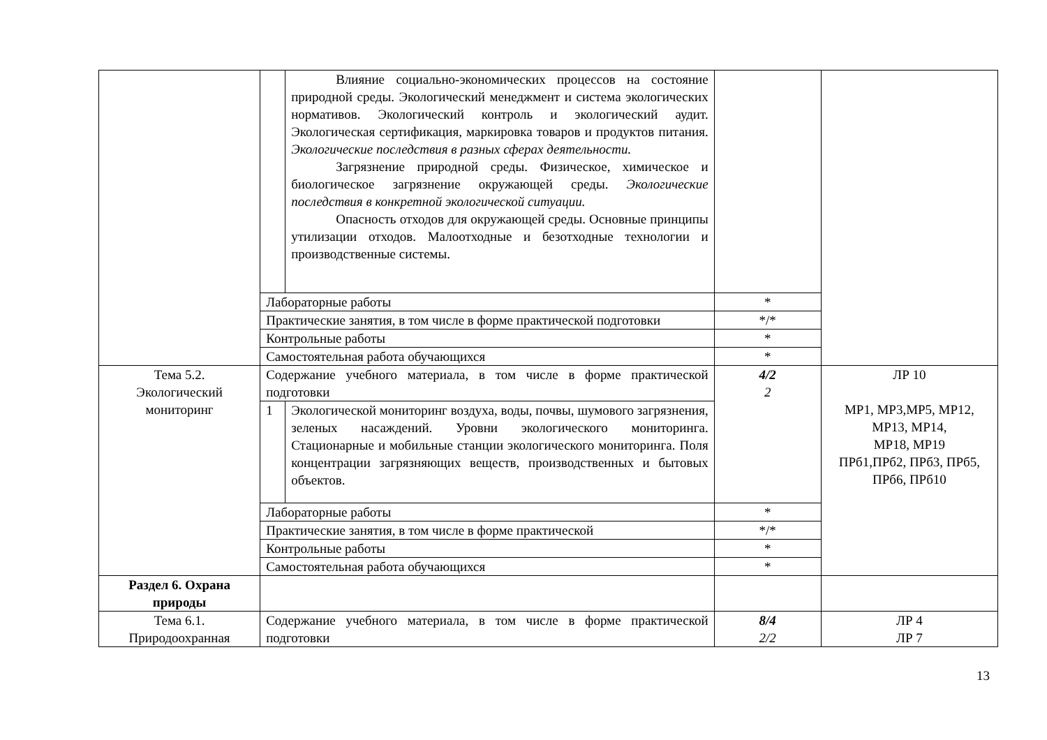| | | Влияние социально-экономических процессов на состояние природной среды. Экологический менеджмент и система экологических нормативов. Экологический контроль и экологический аудит. Экологическая сертификация, маркировка товаров и продуктов питания. Экологические последствия в разных сферах деятельности. Загрязнение природной среды. Физическое, химическое и биологическое загрязнение окружающей среды. Экологические последствия в конкретной экологической ситуации. Опасность отходов для окружающей среды. Основные принципы утилизации отходов. Малоотходные и безотходные технологии и производственные системы. | | |
| | Лабораторные работы | | * | |
| | Практические занятия, в том числе в форме практической подготовки | | */* | |
| | Контрольные работы | | * | |
| | Самостоятельная работа обучающихся | | * | |
| Тема 5.2. Экологический мониторинг | Содержание учебного материала, в том числе в форме практической подготовки | | 4/2 2 | ЛР 10 МР1, МР3,МР5, МР12, МР13, МР14, МР18, МР19 ПРб1,ПРб2, ПРб3, ПРб5, ПРб6, ПРб10 |
| | 1 | Экологической мониторинг воздуха, воды, почвы, шумового загрязнения, зеленых насаждений. Уровни экологического мониторинга. Стационарные и мобильные станции экологического мониторинга. Поля концентрации загрязняющих веществ, производственных и бытовых объектов. | | |
| | Лабораторные работы | | * | |
| | Практические занятия, в том числе в форме практической | | */* | |
| | Контрольные работы | | * | |
| | Самостоятельная работа обучающихся | | * | |
| Раздел 6. Охрана природы | | | | |
| Тема 6.1. Природоохранная | Содержание учебного материала, в том числе в форме практической подготовки | | 8/4 2/2 | ЛР 4 ЛР 7 |
13